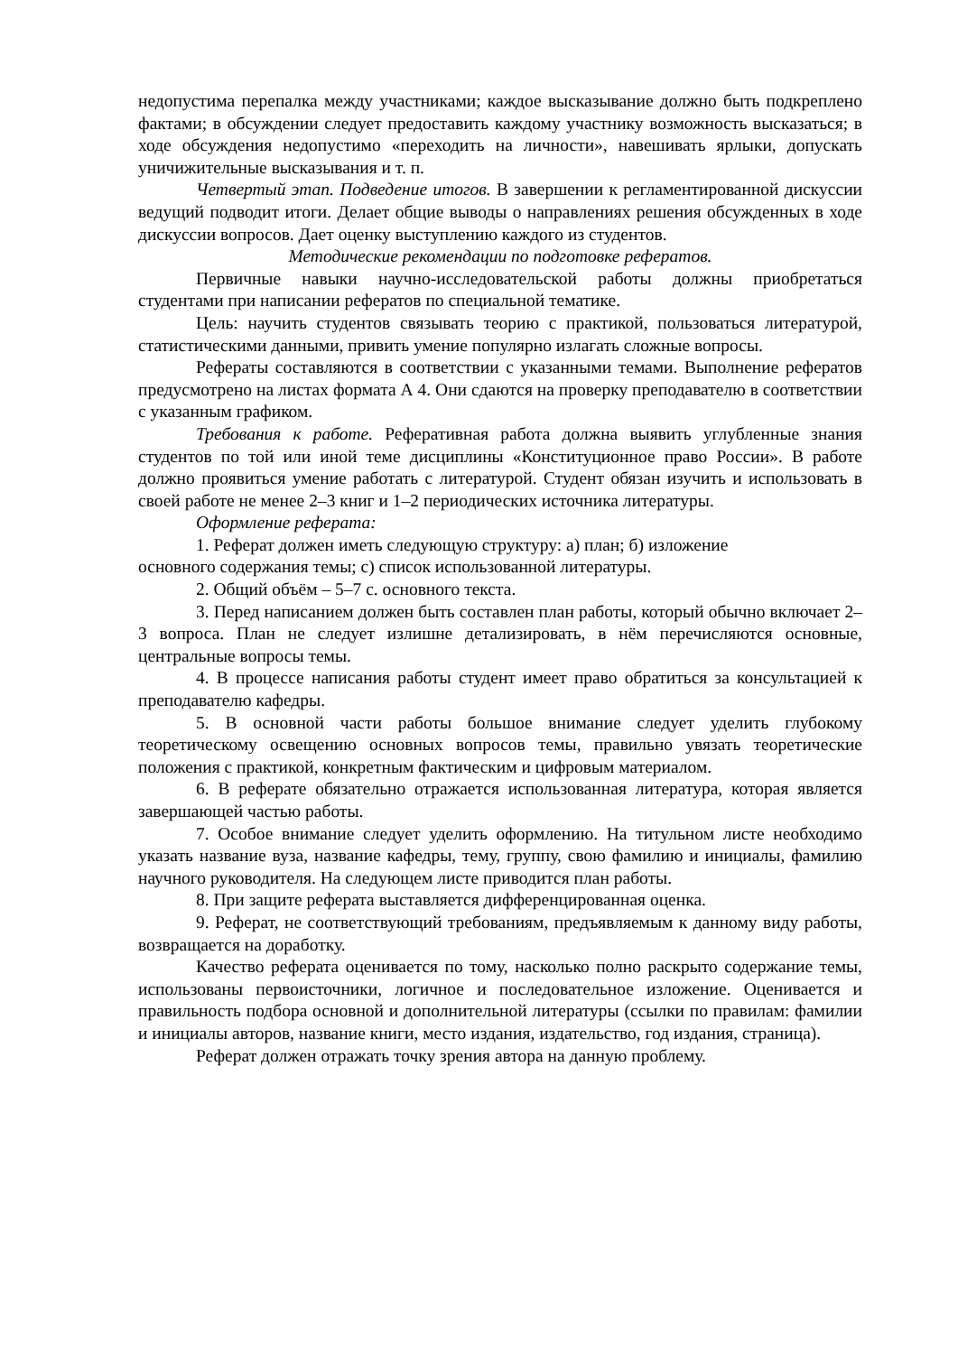недопустима перепалка между участниками; каждое высказывание должно быть подкреплено фактами; в обсуждении следует предоставить каждому участнику возможность высказаться; в ходе обсуждения недопустимо «переходить на личности», навешивать ярлыки, допускать уничижительные высказывания и т. п.
Четвертый этап. Подведение итогов. В завершении к регламентированной дискуссии ведущий подводит итоги. Делает общие выводы о направлениях решения обсужденных в ходе дискуссии вопросов. Дает оценку выступлению каждого из студентов.
Методические рекомендации по подготовке рефератов.
Первичные навыки научно-исследовательской работы должны приобретаться студентами при написании рефератов по специальной тематике.
Цель: научить студентов связывать теорию с практикой, пользоваться литературой, статистическими данными, привить умение популярно излагать сложные вопросы.
Рефераты составляются в соответствии с указанными темами. Выполнение рефератов предусмотрено на листах формата А 4. Они сдаются на проверку преподавателю в соответствии с указанным графиком.
Требования к работе. Реферативная работа должна выявить углубленные знания студентов по той или иной теме дисциплины «Конституционное право России». В работе должно проявиться умение работать с литературой. Студент обязан изучить и использовать в своей работе не менее 2–3 книг и 1–2 периодических источника литературы.
Оформление реферата:
1. Реферат должен иметь следующую структуру: а) план; б) изложение
основного содержания темы; с) список использованной литературы.
2. Общий объём – 5–7 с. основного текста.
3. Перед написанием должен быть составлен план работы, который обычно включает 2–3 вопроса. План не следует излишне детализировать, в нём перечисляются основные, центральные вопросы темы.
4. В процессе написания работы студент имеет право обратиться за консультацией к преподавателю кафедры.
5. В основной части работы большое внимание следует уделить глубокому теоретическому освещению основных вопросов темы, правильно увязать теоретические положения с практикой, конкретным фактическим и цифровым материалом.
6. В реферате обязательно отражается использованная литература, которая является завершающей частью работы.
7. Особое внимание следует уделить оформлению. На титульном листе необходимо указать название вуза, название кафедры, тему, группу, свою фамилию и инициалы, фамилию научного руководителя. На следующем листе приводится план работы.
8. При защите реферата выставляется дифференцированная оценка.
9. Реферат, не соответствующий требованиям, предъявляемым к данному виду работы, возвращается на доработку.
Качество реферата оценивается по тому, насколько полно раскрыто содержание темы, использованы первоисточники, логичное и последовательное изложение. Оценивается и правильность подбора основной и дополнительной литературы (ссылки по правилам: фамилии и инициалы авторов, название книги, место издания, издательство, год издания, страница).
Реферат должен отражать точку зрения автора на данную проблему.